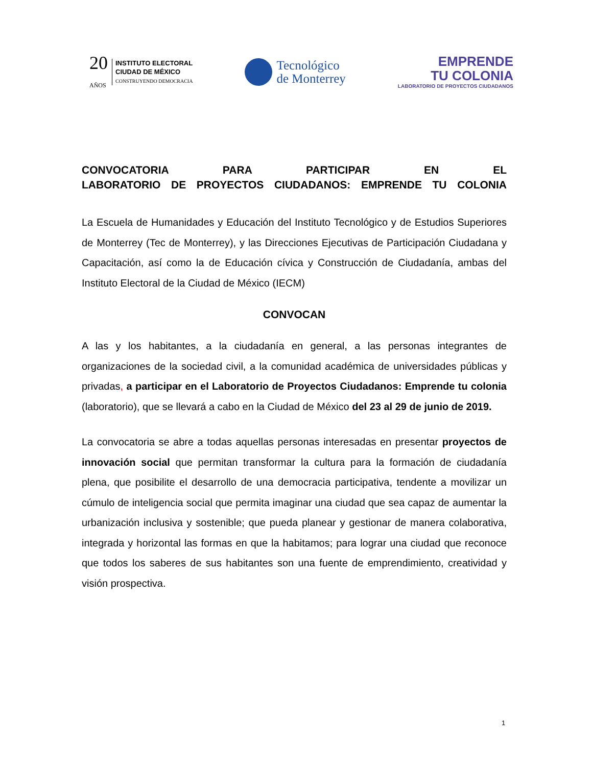20
AÑOS
INSTITUTO ELECTORAL
CIUDAD DE MÉXICO
CONSTRUYENDO DEMOCRACIA
Tecnológico
de Monterrey
EMPRENDE
TU COLONIA
LABORATORIO DE PROYECTOS CIUDADANOS
CONVOCATORIA PARA PARTICIPAR EN EL
LABORATORIO DE PROYECTOS CIUDADANOS: EMPRENDE TU COLONIA
La Escuela de Humanidades y Educación del Instituto Tecnológico y de Estudios Superiores de Monterrey (Tec de Monterrey), y las Direcciones Ejecutivas de Participación Ciudadana y Capacitación, así como la de Educación cívica y Construcción de Ciudadanía, ambas del Instituto Electoral de la Ciudad de México (IECM)
CONVOCAN
A las y los habitantes, a la ciudadanía en general, a las personas integrantes de organizaciones de la sociedad civil, a la comunidad académica de universidades públicas y privadas, a participar en el Laboratorio de Proyectos Ciudadanos: Emprende tu colonia (laboratorio), que se llevará a cabo en la Ciudad de México del 23 al 29 de junio de 2019.
La convocatoria se abre a todas aquellas personas interesadas en presentar proyectos de innovación social que permitan transformar la cultura para la formación de ciudadanía plena, que posibilite el desarrollo de una democracia participativa, tendente a movilizar un cúmulo de inteligencia social que permita imaginar una ciudad que sea capaz de aumentar la urbanización inclusiva y sostenible; que pueda planear y gestionar de manera colaborativa, integrada y horizontal las formas en que la habitamos; para lograr una ciudad que reconoce que todos los saberes de sus habitantes son una fuente de emprendimiento, creatividad y visión prospectiva.
1